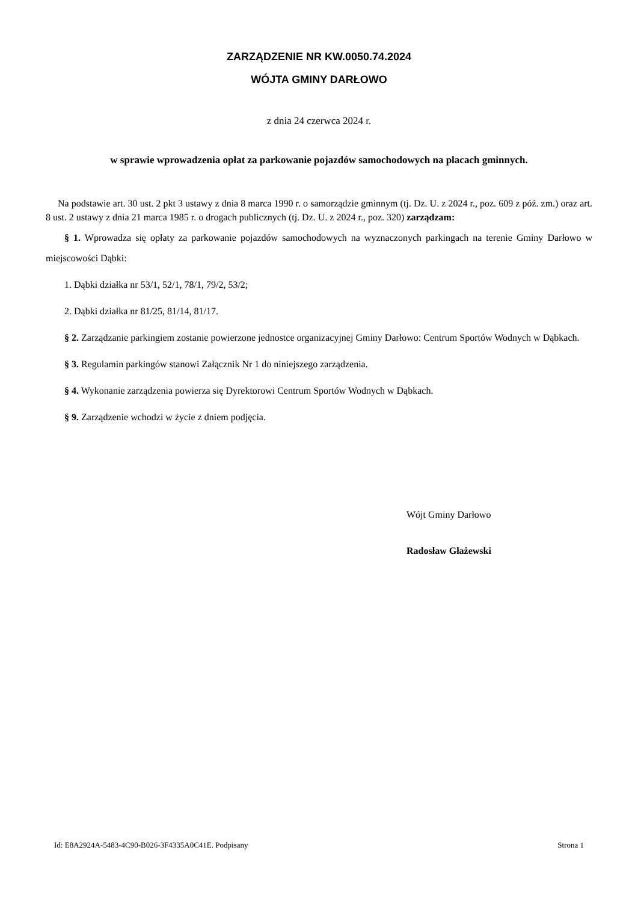ZARZĄDZENIE NR KW.0050.74.2024
WÓJTA GMINY DARŁOWO
z dnia 24 czerwca 2024 r.
w sprawie wprowadzenia opłat za parkowanie pojazdów samochodowych na placach gminnych.
Na podstawie art. 30 ust. 2 pkt 3 ustawy z dnia 8 marca 1990 r. o samorządzie gminnym (tj. Dz. U. z 2024 r., poz. 609 z póź. zm.) oraz art. 8 ust. 2 ustawy z dnia 21 marca 1985 r. o drogach publicznych (tj. Dz. U. z 2024 r., poz. 320) zarządzam:
§ 1. Wprowadza się opłaty za parkowanie pojazdów samochodowych na wyznaczonych parkingach na terenie Gminy Darłowo w miejscowości Dąbki:
1. Dąbki działka nr 53/1, 52/1, 78/1, 79/2, 53/2;
2. Dąbki działka nr 81/25, 81/14, 81/17.
§ 2. Zarządzanie parkingiem zostanie powierzone jednostce organizacyjnej Gminy Darłowo: Centrum Sportów Wodnych w Dąbkach.
§ 3. Regulamin parkingów stanowi Załącznik Nr 1 do niniejszego zarządzenia.
§ 4. Wykonanie zarządzenia powierza się Dyrektorowi Centrum Sportów Wodnych w Dąbkach.
§ 9. Zarządzenie wchodzi w życie z dniem podjęcia.
Wójt Gminy Darłowo
Radosław Głażewski
Id: E8A2924A-5483-4C90-B026-3F4335A0C41E. Podpisany Strona 1